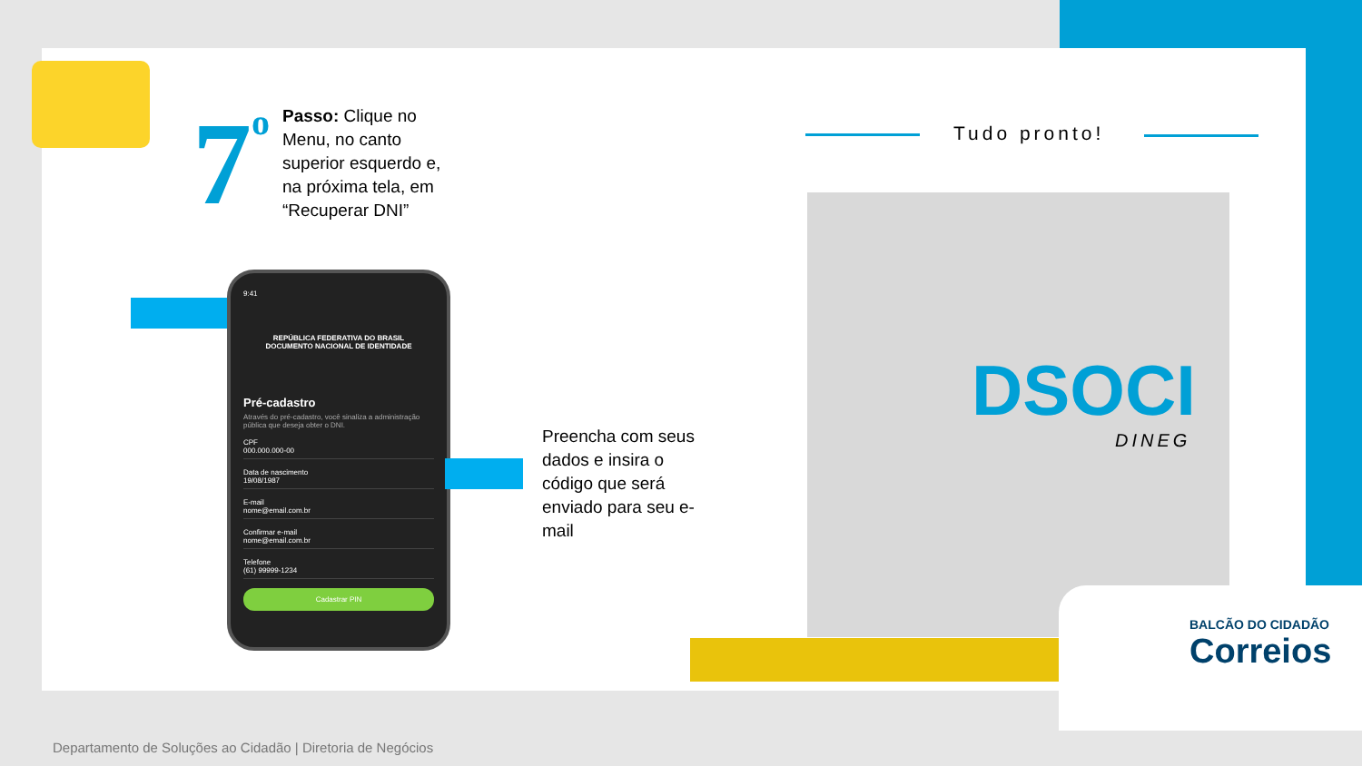7<sup>o</sup>
Passo: Clique no Menu, no canto superior esquerdo e, na próxima tela, em “Recuperar DNI”
9:41
REPÚBLICA FEDERATIVA DO BRASIL
DOCUMENTO NACIONAL DE IDENTIDADE
Pré-cadastro
Através do pré-cadastro, você sinaliza a administração pública que deseja obter o DNI.
CPF
000.000.000-00
Data de nascimento
19/08/1987
E-mail
nome@email.com.br
Confirmar e-mail
nome@email.com.br
Telefone
(61) 99999-1234
Cadastrar PIN
Preencha com seus dados e insira o código que será enviado para seu e-mail
Tudo pronto!
DSOCI
DINEG
BALCÃO DO CIDADÃO
Correios
Departamento de Soluções ao Cidadão | Diretoria de Negócios